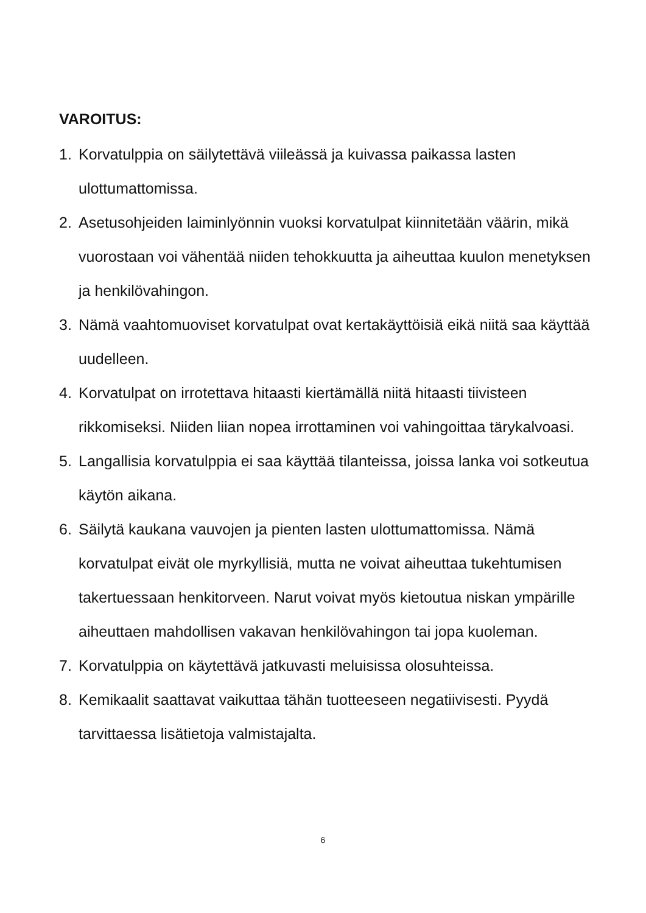VAROITUS:
1. Korvatulppia on säilytettävä viileässä ja kuivassa paikassa lasten ulottumattomissa.
2. Asetusohjeiden laiminlyönnin vuoksi korvatulpat kiinnitetään väärin, mikä vuorostaan voi vähentää niiden tehokkuutta ja aiheuttaa kuulon menetyksen ja henkilövahingon.
3. Nämä vaahtomuoviset korvatulpat ovat kertakäyttöisiä eikä niitä saa käyttää uudelleen.
4. Korvatulpat on irrotettava hitaasti kiertämällä niitä hitaasti tiivisteen rikkomiseksi. Niiden liian nopea irrottaminen voi vahingoittaa tärykalvoasi.
5. Langallisia korvatulppia ei saa käyttää tilanteissa, joissa lanka voi sotkeutua käytön aikana.
6. Säilytä kaukana vauvojen ja pienten lasten ulottumattomissa. Nämä korvatulpat eivät ole myrkyllisiä, mutta ne voivat aiheuttaa tukehtumisen takertuessaan henkitorveen. Narut voivat myös kietoutua niskan ympärille aiheuttaen mahdollisen vakavan henkilövahingon tai jopa kuoleman.
7. Korvatulppia on käytettävä jatkuvasti meluisissa olosuhteissa.
8. Kemikaalit saattavat vaikuttaa tähän tuotteeseen negatiivisesti. Pyydä tarvittaessa lisätietoja valmistajalta.
6